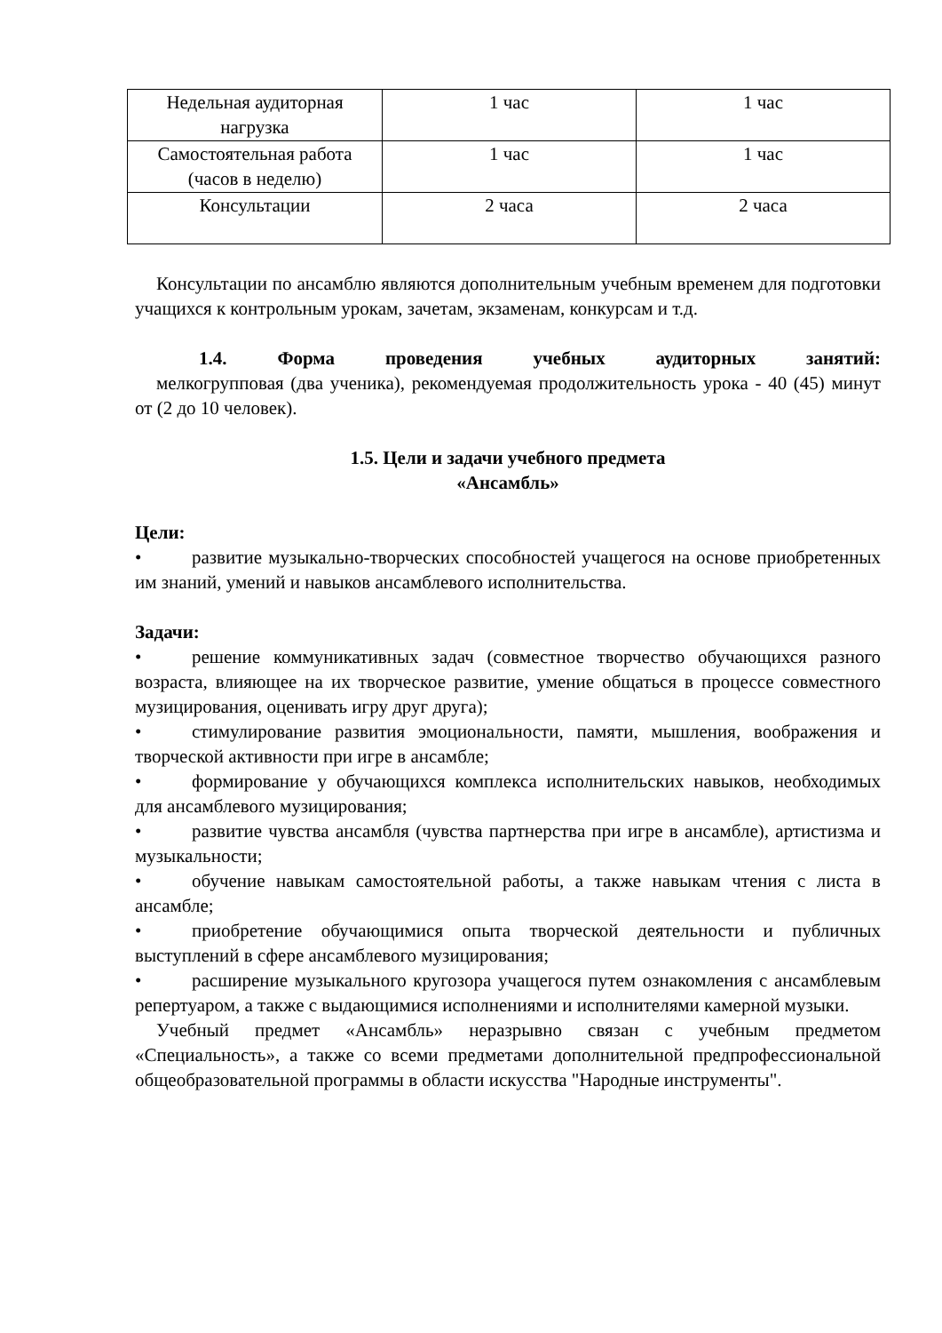| Недельная аудиторная нагрузка | 1 час | 1 час |
| Самостоятельная работа (часов в неделю) | 1 час | 1 час |
| Консультации | 2 часа | 2 часа |
Консультации по ансамблю являются дополнительным учебным временем для подготовки учащихся к контрольным урокам, зачетам, экзаменам, конкурсам и т.д.
1.4. Форма проведения учебных аудиторных занятий:
мелкогрупповая (два ученика), рекомендуемая продолжительность урока - 40 (45) минут от (2 до 10 человек).
1.5. Цели и задачи учебного предмета
«Ансамбль»
Цели:
• развитие музыкально-творческих способностей учащегося на основе приобретенных им знаний, умений и навыков ансамблевого исполнительства.
Задачи:
• решение коммуникативных задач (совместное творчество обучающихся разного возраста, влияющее на их творческое развитие, умение общаться в процессе совместного музицирования, оценивать игру друг друга);
• стимулирование развития эмоциональности, памяти, мышления, воображения и творческой активности при игре в ансамбле;
• формирование у обучающихся комплекса исполнительских навыков, необходимых для ансамблевого музицирования;
• развитие чувства ансамбля (чувства партнерства при игре в ансамбле), артистизма и музыкальности;
• обучение навыкам самостоятельной работы, а также навыкам чтения с листа в ансамбле;
• приобретение обучающимися опыта творческой деятельности и публичных выступлений в сфере ансамблевого музицирования;
• расширение музыкального кругозора учащегося путем ознакомления с ансамблевым репертуаром, а также с выдающимися исполнениями и исполнителями камерной музыки.
Учебный предмет «Ансамбль» неразрывно связан с учебным предметом «Специальность», а также со всеми предметами дополнительной предпрофессиональной общеобразовательной программы в области искусства "Народные инструменты".